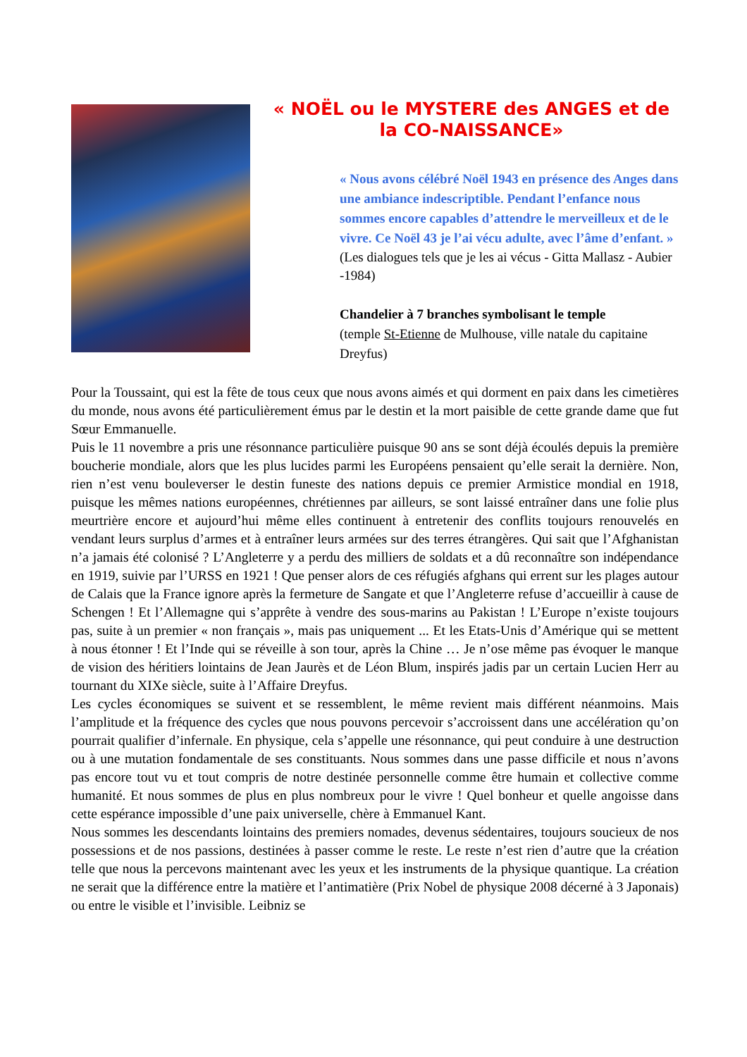« NOËL ou le MYSTERE des ANGES et de la CO-NAISSANCE»
« Nous avons célébré Noël 1943 en présence des Anges dans une ambiance indescriptible. Pendant l’enfance nous sommes encore capables d’attendre le merveilleux et de le vivre. Ce Noël 43 je l’ai vécu adulte, avec l’âme d’enfant. »
(Les dialogues tels que je les ai vécus - Gitta Mallasz - Aubier -1984)
Chandelier à 7 branches symbolisant le temple
(temple St-Etienne de Mulhouse, ville natale du capitaine Dreyfus)
Pour la Toussaint, qui est la fête de tous ceux que nous avons aimés et qui dorment en paix dans les cimetières du monde, nous avons été particulièrement émus par le destin et la mort paisible de cette grande dame que fut Sœur Emmanuelle.
Puis le 11 novembre a pris une résonnance particulière puisque 90 ans se sont déjà écoulés depuis la première boucherie mondiale, alors que les plus lucides parmi les Européens pensaient qu’elle serait la dernière. Non, rien n’est venu bouleverser le destin funeste des nations depuis ce premier Armistice mondial en 1918, puisque les mêmes nations européennes, chrétiennes par ailleurs, se sont laissé entraîner dans une folie plus meurtrière encore et aujourd’hui même elles continuent à entretenir des conflits toujours renouvelés en vendant leurs surplus d’armes et à entraîner leurs armées sur des terres étrangères. Qui sait que l’Afghanistan n’a jamais été colonisé ? L’Angleterre y a perdu des milliers de soldats et a dû reconnaître son indépendance en 1919, suivie par l’URSS en 1921 ! Que penser alors de ces réfugiés afghans qui errent sur les plages autour de Calais que la France ignore après la fermeture de Sangate et que l’Angleterre refuse d’accueillir à cause de Schengen ! Et l’Allemagne qui s’apprête à vendre des sous-marins au Pakistan ! L’Europe n’existe toujours pas, suite à un premier « non français », mais pas uniquement ... Et les Etats-Unis d’Amérique qui se mettent à nous étonner ! Et l’Inde qui se réveille à son tour, après la Chine … Je n’ose même pas évoquer le manque de vision des héritiers lointains de Jean Jaurès et de Léon Blum, inspirés jadis par un certain Lucien Herr au tournant du XIXe siècle, suite à l’Affaire Dreyfus.
Les cycles économiques se suivent et se ressemblent, le même revient mais différent néanmoins. Mais l’amplitude et la fréquence des cycles que nous pouvons percevoir s’accroissent dans une accélération qu’on pourrait qualifier d’infernale. En physique, cela s’appelle une résonnance, qui peut conduire à une destruction ou à une mutation fondamentale de ses constituants. Nous sommes dans une passe difficile et nous n’avons pas encore tout vu et tout compris de notre destinée personnelle comme être humain et collective comme humanité. Et nous sommes de plus en plus nombreux pour le vivre ! Quel bonheur et quelle angoisse dans cette espérance impossible d’une paix universelle, chère à Emmanuel Kant.
Nous sommes les descendants lointains des premiers nomades, devenus sédentaires, toujours soucieux de nos possessions et de nos passions, destinées à passer comme le reste. Le reste n’est rien d’autre que la création telle que nous la percevons maintenant avec les yeux et les instruments de la physique quantique. La création ne serait que la différence entre la matière et l’antimatière (Prix Nobel de physique 2008 décerné à 3 Japonais) ou entre le visible et l’invisible. Leibniz se